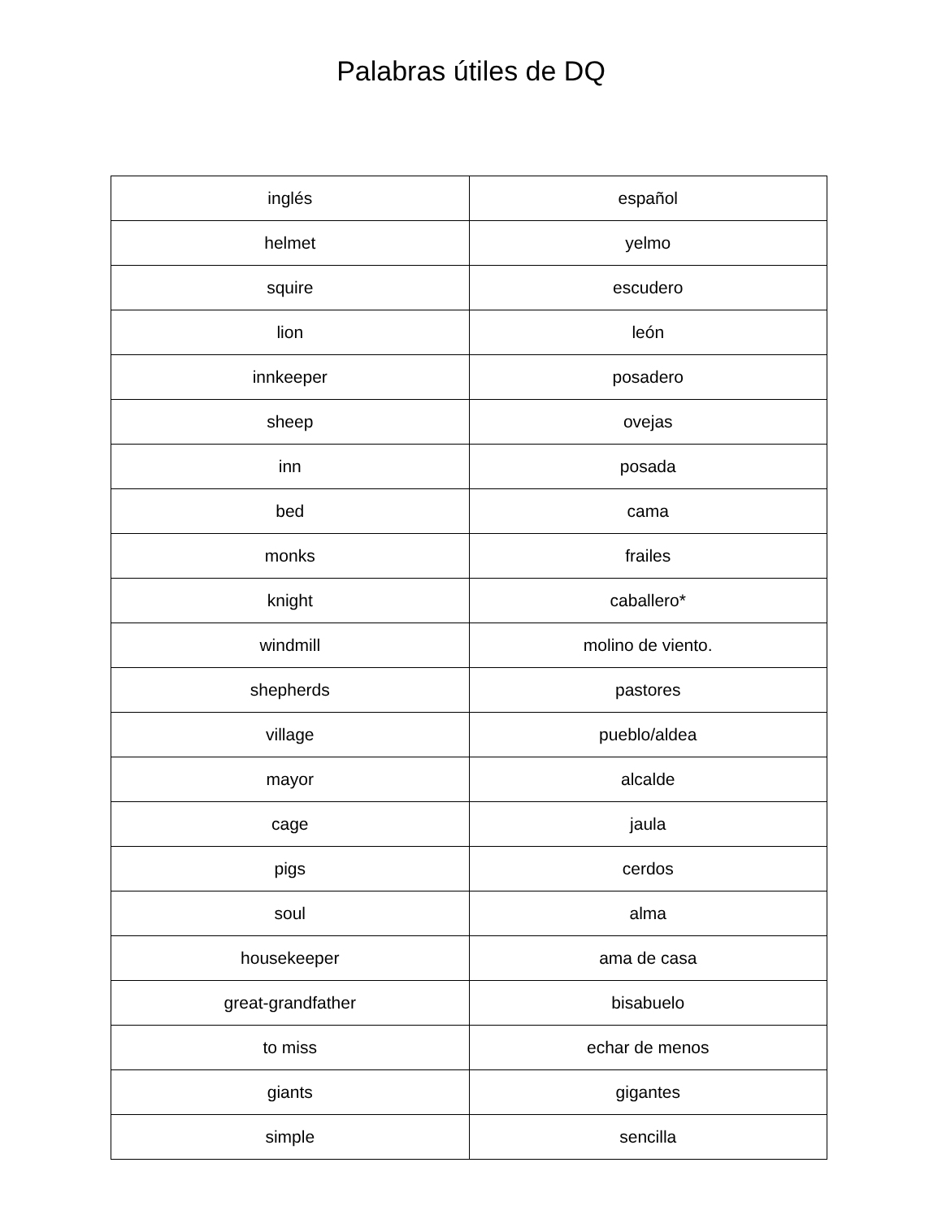Palabras útiles de DQ
| inglés | español |
| helmet | yelmo |
| squire | escudero |
| lion | león |
| innkeeper | posadero |
| sheep | ovejas |
| inn | posada |
| bed | cama |
| monks | frailes |
| knight | caballero* |
| windmill | molino de viento. |
| shepherds | pastores |
| village | pueblo/aldea |
| mayor | alcalde |
| cage | jaula |
| pigs | cerdos |
| soul | alma |
| housekeeper | ama de casa |
| great-grandfather | bisabuelo |
| to miss | echar de menos |
| giants | gigantes |
| simple | sencilla |